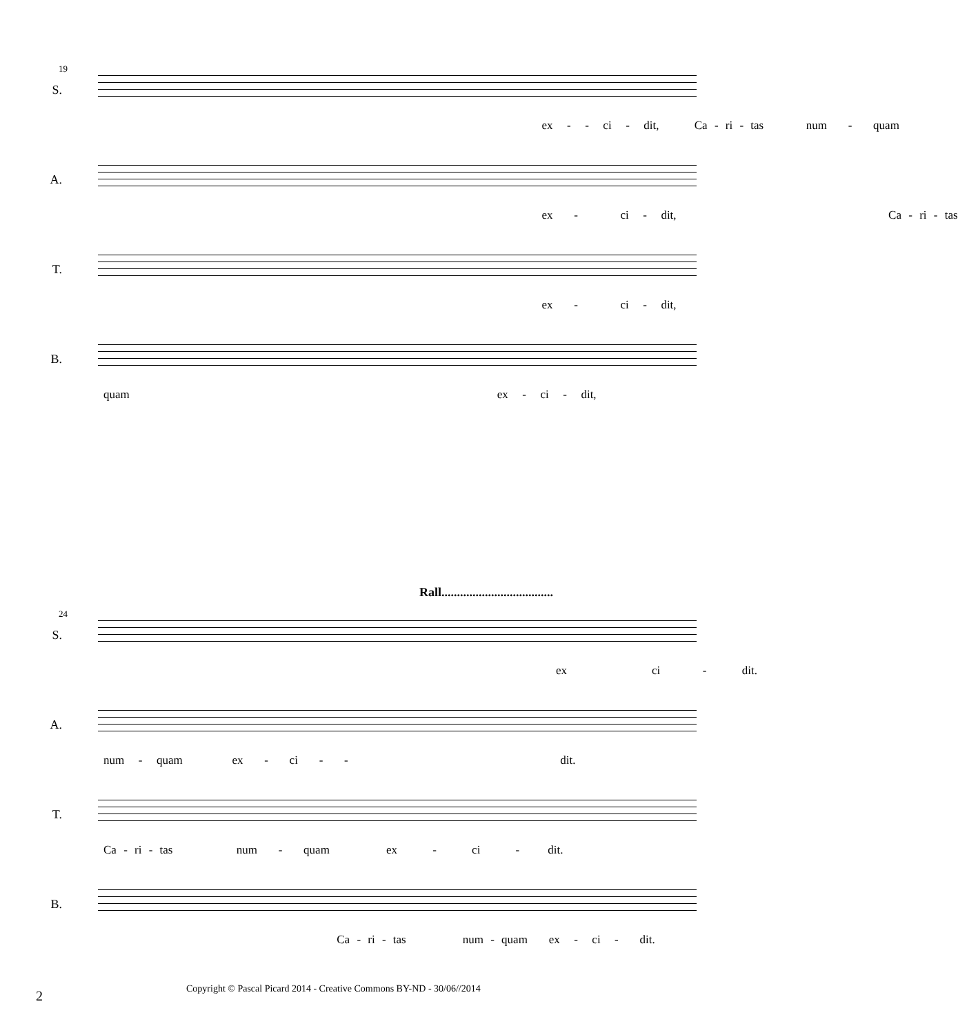19
S.
ex - - ci - dit, Ca - ri - tas num - quam
A.
ex - ci - dit, Ca - ri - tas
T.
ex - ci - dit,
B.
quam ex - ci - dit,
Rall....................................
24
S.
ex ci - dit.
A.
num - quam ex - ci - - dit.
T.
Ca - ri - tas num - quam ex - ci - dit.
B.
Ca - ri - tas num - quam ex - ci - dit.
2
Copyright © Pascal Picard 2014 - Creative Commons BY-ND - 30/06//2014